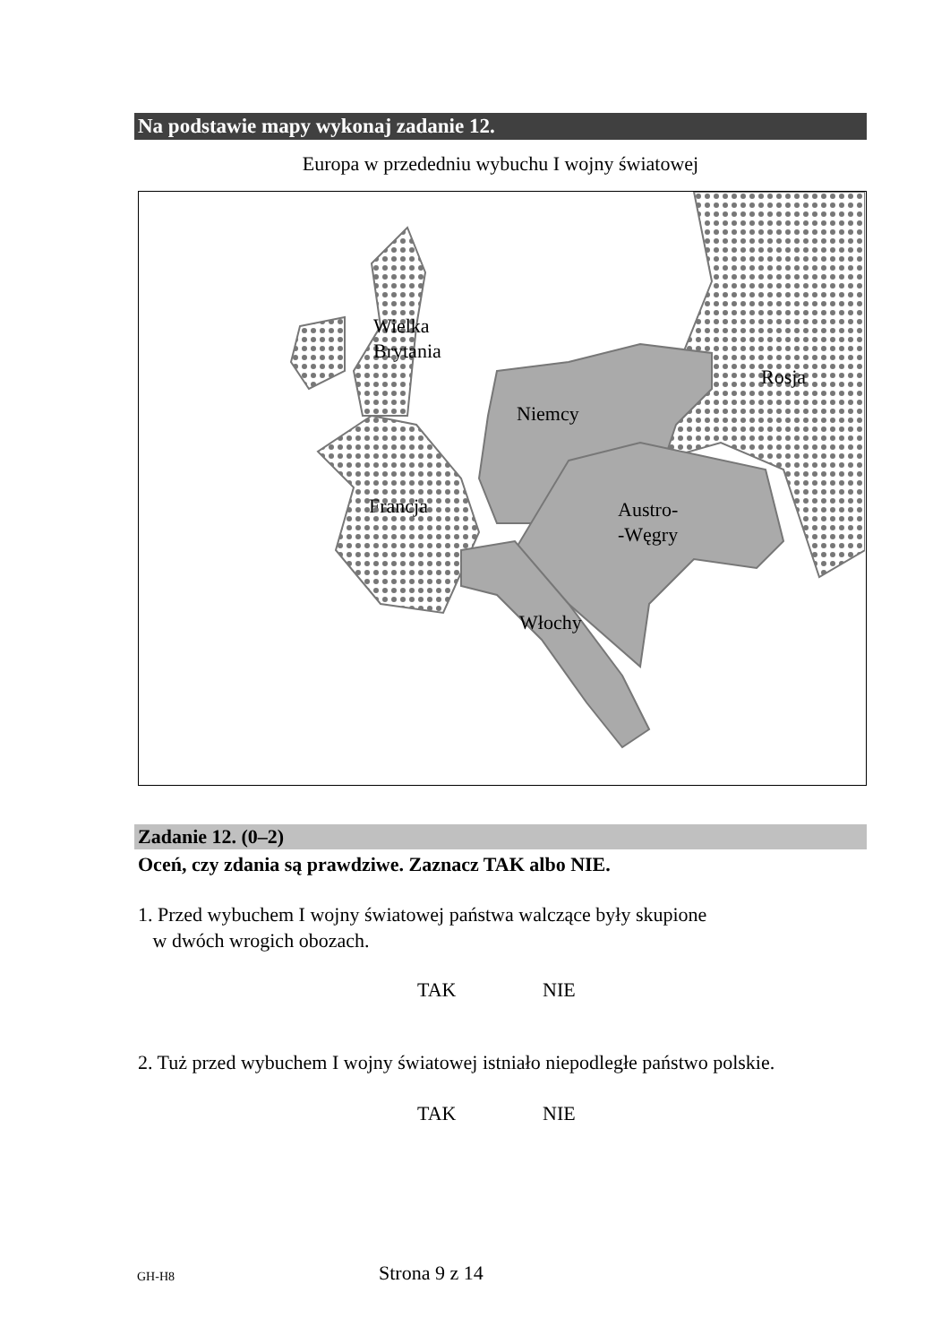Na podstawie mapy wykonaj zadanie 12.
Europa w przededniu wybuchu I wojny światowej
Wielka
Brytania
Rosja
Niemcy
Francja
Austro-
-Węgry
Włochy
Zadanie 12. (0–2)
Oceń, czy zdania są prawdziwe. Zaznacz TAK albo NIE.
1. Przed wybuchem I wojny światowej państwa walczące były skupione
w dwóch wrogich obozach.
TAK NIE
2. Tuż przed wybuchem I wojny światowej istniało niepodległe państwo polskie.
TAK NIE
GH-H8 Strona 9 z 14